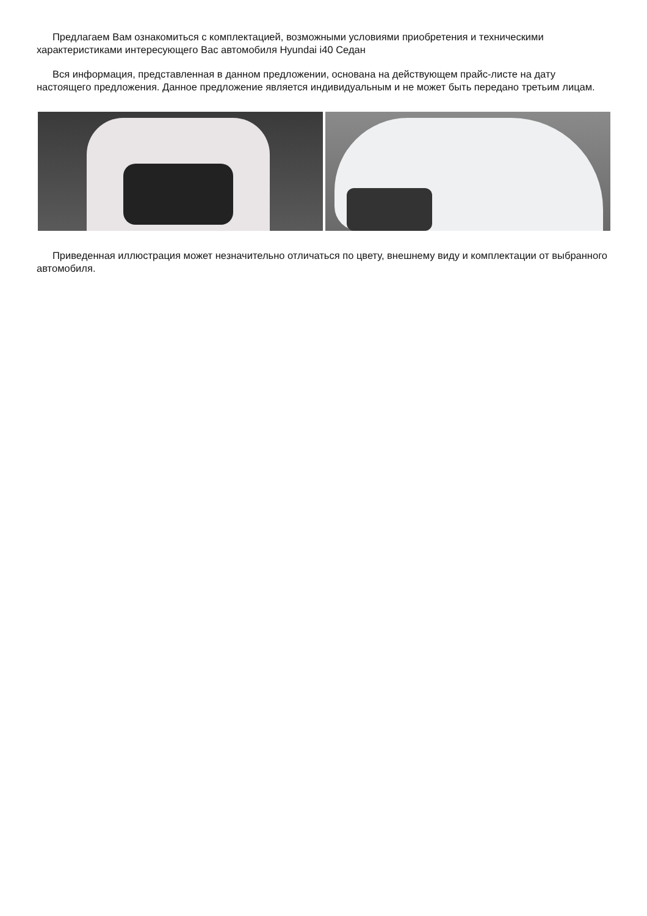Предлагаем Вам ознакомиться с комплектацией, возможными условиями приобретения и техническими характеристиками интересующего Вас автомобиля Hyundai i40 Седан
Вся информация, представленная в данном предложении, основана на действующем прайс-листе на дату настоящего предложения. Данное предложение является индивидуальным и не может быть передано третьим лицам.
Приведенная иллюстрация может незначительно отличаться по цвету, внешнему виду и комплектации от выбранного автомобиля.